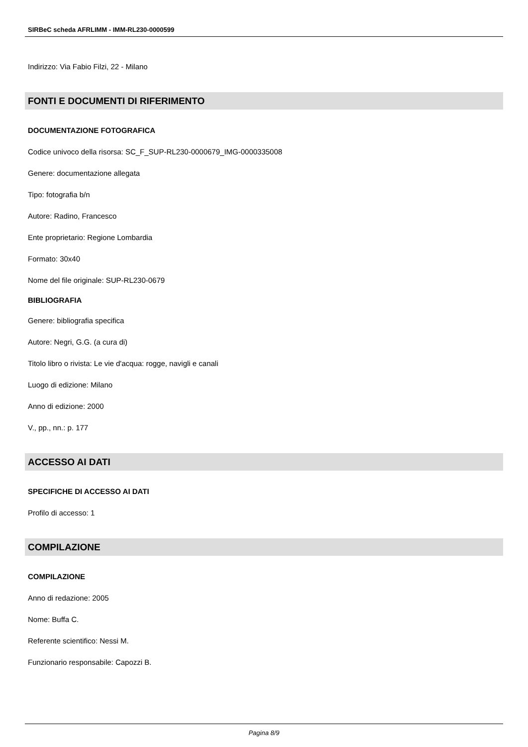SIRBeC scheda AFRLIMM - IMM-RL230-0000599
Indirizzo: Via Fabio Filzi, 22 - Milano
FONTI E DOCUMENTI DI RIFERIMENTO
DOCUMENTAZIONE FOTOGRAFICA
Codice univoco della risorsa: SC_F_SUP-RL230-0000679_IMG-0000335008
Genere: documentazione allegata
Tipo: fotografia b/n
Autore: Radino, Francesco
Ente proprietario: Regione Lombardia
Formato: 30x40
Nome del file originale: SUP-RL230-0679
BIBLIOGRAFIA
Genere: bibliografia specifica
Autore: Negri, G.G. (a cura di)
Titolo libro o rivista: Le vie d'acqua: rogge, navigli e canali
Luogo di edizione: Milano
Anno di edizione: 2000
V., pp., nn.: p. 177
ACCESSO AI DATI
SPECIFICHE DI ACCESSO AI DATI
Profilo di accesso: 1
COMPILAZIONE
COMPILAZIONE
Anno di redazione: 2005
Nome: Buffa C.
Referente scientifico: Nessi M.
Funzionario responsabile: Capozzi B.
Pagina 8/9